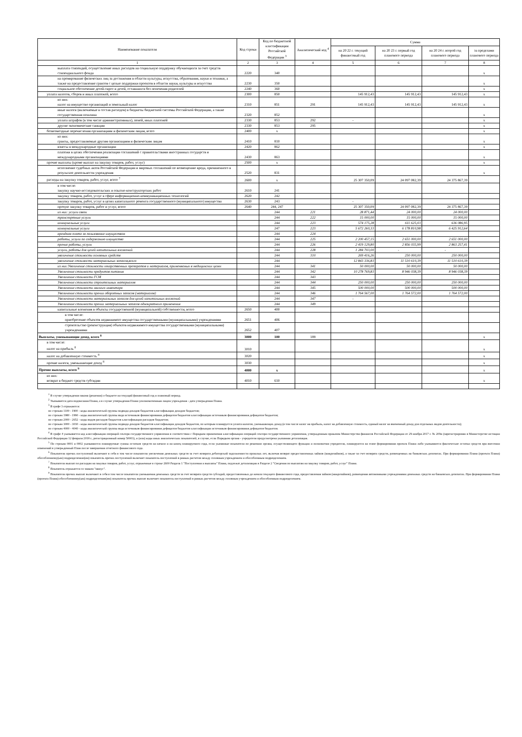| Наименование показателя | Код строки | Код по бюджетной классификации Российской Федерации <sup>3</sup> | Аналитический код <sup>4</sup> | Сумма | | | |
| --- | --- | --- | --- | --- | --- | --- | --- |
| | | | | на 20 22 г. текущий финансовый год | на 20 23 г. первый год планового периода | на 20 24 г. второй год планового периода | за пределами планового периода |
| 1 | 2 | 3 | 4 | 5 | 6 | 7 | 8 |
| выплата стипендий, осуществление иных расходов на социальную поддержку обучающихся за счет средств стипендиального фонда | 2220 | 340 | | | | | x |
| на премирование физических лиц за достижения в области культуры, искусства, образования, науки и техники, а также на предоставление грантов с целью поддержки проектов в области науки, культуры и искусства | 2230 | 350 | | | | | x |
| социальное обеспечение детей-сирот и детей, оставшихся без попечения родителей | 2240 | 360 | | | | | x |
| уплата налогов, сборов и иных платежей, всего | 2300 | 850 | | 145 912,43 | 145 912,43 | 145 912,43 | x |
| из них: налог на имущество организаций и земельный налог | 2310 | 851 | 291 | 145 912,43 | 145 912,43 | 145 912,43 | x |
| иные налоги (включаемые в состав расходов) в бюджеты бюджетной системы Российской Федерации, а также государственная пошлина | 2320 | 852 | | | | | x |
| уплата штрафов (в том числе административных), пеней, иных платежей | 2330 | 853 | 292 | - | | | x |
| другие экономические санкции | 2330 | 853 | 295 | | | | x |
| безвозмездные перечисления организациям и физическим лицам, всего | 2400 | x | | | | | x |
| из них: гранты, предоставляемые другим организациям и физическим лицам | 2410 | 810 | | | | | x |
| взносы в международные организации | 2420 | 862 | | | | | x |
| платежи в целях обеспечения реализации соглашений с правительствами иностранных государств и международными организациями | 2430 | 863 | | | | | x |
| прочие выплаты (кроме выплат на закупку товаров, работ, услуг) | 2500 | x | | | | | x |
| исполнение судебных актов Российской Федерации и мировых соглашений по возмещению вреда, причиненного в результате деятельности учреждения | 2520 | 831 | | | | | x |
| расходы на закупку товаров, работ, услуг, всего <sup>7</sup> | 2600 | x | | 25 307 350,09 | 24 097 082,39 | 24 375 867,39 | |
| в том числе: закупку научно-исследовательских и опытно-конструкторских работ | 2610 | 241 | | | | | |
| закупку товаров, работ, услуг в сфере информационно-коммуникационных технологий | 2620 | 242 | | | | | |
| закупку товаров, работ, услуг в целях капитального ремонта государственного (муниципального) имущества | 2630 | 243 | | - | | | |
| прочую закупку товаров, работ и услуг, всего | 2640 | 244, 247 | | 25 307 350,09 | 24 097 082,39 | 24 375 867,39 | |
| из них: услуги связи | | 244 | 221 | 28 871,44 | 24 000,00 | 24 000,00 | |
| транспортные услуги | | 244 | 222 | 15 000,00 | 15 000,00 | 15 000,00 | |
| коммунальные услуги | | 244 | 223 | 574 175,28 | 611 625,03 | 636 086,95 | |
| коммунальные услуги | | 247 | 223 | 5 672 260,33 | 6 178 810,98 | 6 425 912,64 | |
| арендная плата за пользование имуществом | | 244 | 224 | | | | |
| работы, услуги по содержанию имущества | | 244 | 225 | 2 200 457,15 | 2 651 000,00 | 2 651 000,00 | |
| прочие работы, услуги | | 244 | 226 | 2 419 129,80 | 2 856 035,99 | 2 863 257,41 | |
| услуги, работы для целей капитальных вложений | | 244 | 228 | 1 284 703,00 | - | - | |
| увеличение стоимости основных средств | | 244 | 310 | 269 416,26 | 250 000,00 | 250 000,00 | |
| увеличение стоимости материальных запасов,всего | | 244 | | 12 843 336,83 | 11 510 610,39 | 11 510 610,39 | |
| из них:Увеличение стоимости лекарственных препаратов и материалов, применяемых в медицинских целях | | 244 | 341 | 50 000,00 | 50 000,00 | 50 000,00 | |
| Увеличение стоимости продуктов питания | | 244 | 342 | 10 278 769,83 | 8 946 038,39 | 8 946 038,39 | |
| Увеличение стоимости ГСМ | | 244 | 343 | | | | |
| Увеличение стоимости строительных материалов | | 244 | 344 | 250 000,00 | 250 000,00 | 250 000,00 | |
| Увеличение стоимости мягкого инвентаря | | 244 | 345 | 500 000,00 | 500 000,00 | 500 000,00 | |
| Увеличение стоимости прочих оборотных запасов (материалов) | | 244 | 346 | 1 764 567,00 | 1 764 572,00 | 1 764 572,00 | |
| Увеличение стоимости материальных запасов для целей капитальных вложений | | 244 | 347 | - | | | |
| Увеличение стоимости прочих материальных запасов однократного применения | | 244 | 349 | | | | |
| капитальные вложения в объекты государственной (муниципальной) собственности, всего | 2650 | 400 | | | | | |
| в том числе: приобретение объектов недвижимого имущества государственными (муниципальными) учреждениями | 2651 | 406 | | | | | |
| строительство (реконструкция) объектов недвижимого имущества государственными (муниципальными) учреждениями | 2652 | 407 | | | | | |
| Выплаты, уменьшающие доход, всего <sup>8</sup> | 3000 | 100 | 189 | | | | x |
| в том числе: налог на прибыль <sup>8</sup> | 3010 | | | | | | x |
| налог на добавленную стоимость <sup>8</sup> | 3020 | | | | | | x |
| прочие налоги, уменьшающие доход <sup>8</sup> | 3030 | | | | | | x |
| Прочие выплаты, всего <sup>9</sup> | 4000 | x | | | | | x |
| из них: возврат в бюджет средств субсидии | 4010 | 610 | | | | | x |
<sup>1</sup> В случае утверждения закона (решения) о бюджете на текущий финансовый год и плановый период.
<sup>2</sup> Указывается дата подписания Плана, а в случае утверждения Плана уполномоченным лицом учреждения - дата утверждения Плана.
<sup>3</sup> В графе 3 отражаются:
по строкам 1100 - 1900 - коды аналитической группы подвида доходов бюджетов классификации доходов бюджетов;
по строкам 1980 - 1990 - коды аналитической группы вида источников финансирования дефицитов бюджетов классификации источников финансирования дефицитов бюджетов;
по строкам 2000 - 2652 - коды видов расходов бюджетов классификации расходов бюджетов;
по строкам 3000 - 3030 - коды аналитической группы подвида доходов бюджетов классификации доходов бюджетов, по которым планируется уплата налогов, уменьшающих доход (в том числе налог на прибыль, налог на добавленную стоимость, единый налог на вмененный доход для отдельных видов деятельности);
по строкам 4000 - 4040 - коды аналитической группы вида источников финансирования дефицитов бюджетов классификации источников финансирования дефицитов бюджетов.
<sup>4</sup> В графе 4 указывается код классификации операций сектора государственного управления в соответствии с Порядком применения классификации операций сектора государственного управления, утвержденным приказом Министерства финансов Российской Федерации от 29 ноября 2017 г. № 209н (зарегистрирован в Министерстве юстиции Российской Федерации 12 февраля 2018 г., регистрационный номер 50003), и (или) коды иных аналитических показателей, в случае, если Порядком органа - учредителя предусмотрена указанная детализация.
<sup>5</sup> По строкам 0001 и 0002 указываются планируемые суммы остатков средств на начало и на конец планируемого года, если указанные показатели по решению органа, осуществляющего функции и полномочия учредителя, планируются на этапе формирования проекта Плана либо указываются фактические остатки средств при внесении изменений в утвержденный План после завершения отчетного финансового года.
<sup>6</sup> Показатели прочих поступлений включают в себя в том числе показатели увеличения денежных средств за счет возврата дебиторской задолженности прошлых лет, включая возврат предоставленных займов (микрозаймов), а также за счет возврата средств, размещенных на банковских депозитах. При формировании Плана (проекта Плана) обособленному(ым) подразделению(ям) показатель прочих поступлений включает показатель поступлений в рамках расчетов между головным учреждением и обособленным подразделением.
<sup>7</sup> Показатели выплат по расходам на закупки товаров, работ, услуг, отраженные в строке 2600 Раздела 1 "Поступления и выплаты" Плана, подлежат детализации в Разделе 2 "Сведения по выплатам на закупку товаров, работ, услуг" Плана.
<sup>8</sup> Показатель отражается со знаком "минус".
<sup>9</sup> Показатели прочих выплат включают в себя в том числе показатели уменьшения денежных средств за счет возврата средств субсидий, предоставленных до начала текущего финансового года, предоставления займов (микрозаймов), размещения автономными учреждениями денежных средств на банковских депозитах. При формировании Плана (проекта Плана) обособленному(ым) подразделению(ям) показатель прочих выплат включает показатель поступлений в рамках расчетов между головным учреждением и обособленным подразделением.